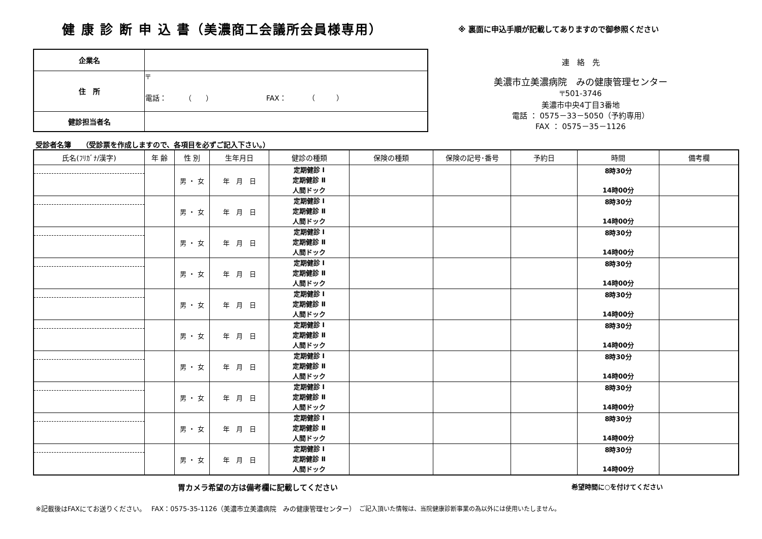健 康 診 断 申 込 書（美濃商工会議所会員様専用）
※ 裏面に申込手順が記載してありますので御参照ください
| 企業名 | |
| 住 所 | 〒 電話： （ ） FAX： （ ） |
| 健診担当者名 | |
連　絡　先
美濃市立美濃病院　みの健康管理センター
〒501-3746
美濃市中央4丁目3番地
電話 ： 0575－33－5050（予約専用）
FAX ： 0575－35－1126
受診者名簿　　（受診票を作成しますので、各項目を必ずご記入下さい。）
| 氏名(ﾌﾘｶﾞﾅ/漢字) | 年 齢 | 性 別 | 生年月日 | 健診の種類 | 保険の種類 | 保険の記号･番号 | 予約日 | 時間 | 備考欄 |
| --- | --- | --- | --- | --- | --- | --- | --- | --- | --- |
| | | 男 ・ 女 | 年 月 日 | 定期健診 Ⅰ 定期健診 Ⅱ 人間ドック | | | | 8時30分 14時00分 | |
| | | 男 ・ 女 | 年 月 日 | 定期健診 Ⅰ 定期健診 Ⅱ 人間ドック | | | | 8時30分 14時00分 | |
| | | 男 ・ 女 | 年 月 日 | 定期健診 Ⅰ 定期健診 Ⅱ 人間ドック | | | | 8時30分 14時00分 | |
| | | 男 ・ 女 | 年 月 日 | 定期健診 Ⅰ 定期健診 Ⅱ 人間ドック | | | | 8時30分 14時00分 | |
| | | 男 ・ 女 | 年 月 日 | 定期健診 Ⅰ 定期健診 Ⅱ 人間ドック | | | | 8時30分 14時00分 | |
| | | 男 ・ 女 | 年 月 日 | 定期健診 Ⅰ 定期健診 Ⅱ 人間ドック | | | | 8時30分 14時00分 | |
| | | 男 ・ 女 | 年 月 日 | 定期健診 Ⅰ 定期健診 Ⅱ 人間ドック | | | | 8時30分 14時00分 | |
| | | 男 ・ 女 | 年 月 日 | 定期健診 Ⅰ 定期健診 Ⅱ 人間ドック | | | | 8時30分 14時00分 | |
| | | 男 ・ 女 | 年 月 日 | 定期健診 Ⅰ 定期健診 Ⅱ 人間ドック | | | | 8時30分 14時00分 | |
| | | 男 ・ 女 | 年 月 日 | 定期健診 Ⅰ 定期健診 Ⅱ 人間ドック | | | | 8時30分 14時00分 | |
胃カメラ希望の方は備考欄に記載してください
希望時間に○を付けてください
※記載後はFAXにてお送りください。　 FAX：0575-35-1126（美濃市立美濃病院　みの健康管理センター）　ご記入頂いた情報は、当院健康診断事業の為以外には使用いたしません。